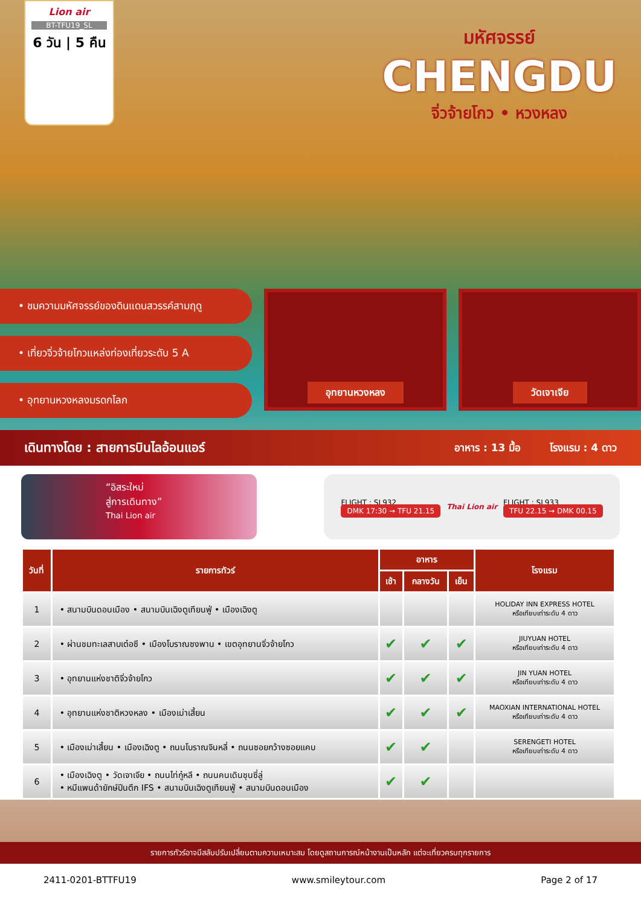Lion air
BT-TFU19_SL
6 วัน | 5 คืน
มหัศจรรย์
CHENGDU
จิ่วจ้ายโกว • หวงหลง
• ชมความมหัศจรรย์ของดินแดนสวรรค์สามฤดู
• เที่ยวจิ่วจ้ายโกวแหล่งท่องเที่ยวระดับ 5 A
• อุทยานหวงหลงมรดกโลก
อุทยานหวงหลง วัดเจาเจีย
เดินทางโดย : สายการบินไลอ้อนแอร์ อาหาร : 13 มื้อ โรงแรม : 4 ดาว
“อิสระใหม่
สู่การเดินทาง”
Thai Lion air
FLIGHT : SL932
DMK 17:30 → TFU 21.15
Thai Lion air
FLIGHT : SL933
TFU 22.15 → DMK 00.15
| วันที่ | รายการทัวร์ | อาหาร | | | โรงแรม |
| --- | --- | --- | --- | --- | --- |
| | | เช้า | กลางวัน | เย็น | |
| 1 | • สนามบินดอนเมือง • สนามบินเฉิงตูเทียนฟู่ • เมืองเฉิงตู | | | | HOLIDAY INN EXPRESS HOTEL หรือเทียบเท่าระดับ 4 ดาว |
| 2 | • ผ่านชมทะเลสาบเต๋อซี • เมืองโบราณซงพาน • เขตอุทยานจิ่วจ้ายโกว | ✔ | ✔ | ✔ | JIUYUAN HOTEL หรือเทียบเท่าระดับ 4 ดาว |
| 3 | • อุทยานแห่งชาติจิ่วจ้ายโกว | ✔ | ✔ | ✔ | JIN YUAN HOTEL หรือเทียบเท่าระดับ 4 ดาว |
| 4 | • อุทยานแห่งชาติหวงหลง • เมืองเม่าเสี้ยน | ✔ | ✔ | ✔ | MAOXIAN INTERNATIONAL HOTEL หรือเทียบเท่าระดับ 4 ดาว |
| 5 | • เมืองเม่าเสี้ยน • เมืองเฉิงตู • ถนนโบราณจินหลี่ • ถนนซอยกว้างซอยแคบ | ✔ | ✔ | | SERENGETI HOTEL หรือเทียบเท่าระดับ 4 ดาว |
| 6 | • เมืองเฉิงตู • วัดเจาเจีย • ถนนไท่กู๋หลี • ถนนคนเดินชุนซี่ลู่ • หมีแพนด้ายักษ์ปีนตึก IFS • สนามบินเฉิงตูเทียนฟู่ • สนามบินดอนเมือง | ✔ | ✔ | | |
รายการทัวร์อาจมีสลับปรับเปลี่ยนตามความเหมาะสม โดยดูสถานการณ์หน้างานเป็นหลัก แต่จะเที่ยวครบทุกรายการ
2411-0201-BTTFU19 www.smileytour.com Page 2 of 17